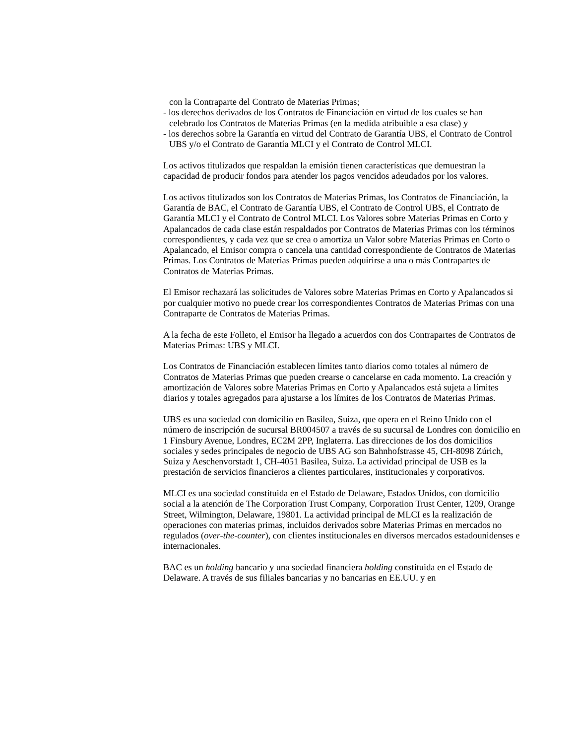con la Contraparte del Contrato de Materias Primas;
- los derechos derivados de los Contratos de Financiación en virtud de los cuales se han celebrado los Contratos de Materias Primas (en la medida atribuible a esa clase) y
- los derechos sobre la Garantía en virtud del Contrato de Garantía UBS, el Contrato de Control UBS y/o el Contrato de Garantía MLCI y el Contrato de Control MLCI.
Los activos titulizados que respaldan la emisión tienen características que demuestran la capacidad de producir fondos para atender los pagos vencidos adeudados por los valores.
Los activos titulizados son los Contratos de Materias Primas, los Contratos de Financiación, la Garantía de BAC, el Contrato de Garantía UBS, el Contrato de Control UBS, el Contrato de Garantía MLCI y el Contrato de Control MLCI. Los Valores sobre Materias Primas en Corto y Apalancados de cada clase están respaldados por Contratos de Materias Primas con los términos correspondientes, y cada vez que se crea o amortiza un Valor sobre Materias Primas en Corto o Apalancado, el Emisor compra o cancela una cantidad correspondiente de Contratos de Materias Primas. Los Contratos de Materias Primas pueden adquirirse a una o más Contrapartes de Contratos de Materias Primas.
El Emisor rechazará las solicitudes de Valores sobre Materias Primas en Corto y Apalancados si por cualquier motivo no puede crear los correspondientes Contratos de Materias Primas con una Contraparte de Contratos de Materias Primas.
A la fecha de este Folleto, el Emisor ha llegado a acuerdos con dos Contrapartes de Contratos de Materias Primas: UBS y MLCI.
Los Contratos de Financiación establecen límites tanto diarios como totales al número de Contratos de Materias Primas que pueden crearse o cancelarse en cada momento. La creación y amortización de Valores sobre Materias Primas en Corto y Apalancados está sujeta a límites diarios y totales agregados para ajustarse a los límites de los Contratos de Materias Primas.
UBS es una sociedad con domicilio en Basilea, Suiza, que opera en el Reino Unido con el número de inscripción de sucursal BR004507 a través de su sucursal de Londres con domicilio en 1 Finsbury Avenue, Londres, EC2M 2PP, Inglaterra. Las direcciones de los dos domicilios sociales y sedes principales de negocio de UBS AG son Bahnhofstrasse 45, CH-8098 Zúrich, Suiza y Aeschenvorstadt 1, CH-4051 Basilea, Suiza. La actividad principal de USB es la prestación de servicios financieros a clientes particulares, institucionales y corporativos.
MLCI es una sociedad constituida en el Estado de Delaware, Estados Unidos, con domicilio social a la atención de The Corporation Trust Company, Corporation Trust Center, 1209, Orange Street, Wilmington, Delaware, 19801. La actividad principal de MLCI es la realización de operaciones con materias primas, incluidos derivados sobre Materias Primas en mercados no regulados (over-the-counter), con clientes institucionales en diversos mercados estadounidenses e internacionales.
BAC es un holding bancario y una sociedad financiera holding constituida en el Estado de Delaware. A través de sus filiales bancarias y no bancarias en EE.UU. y en